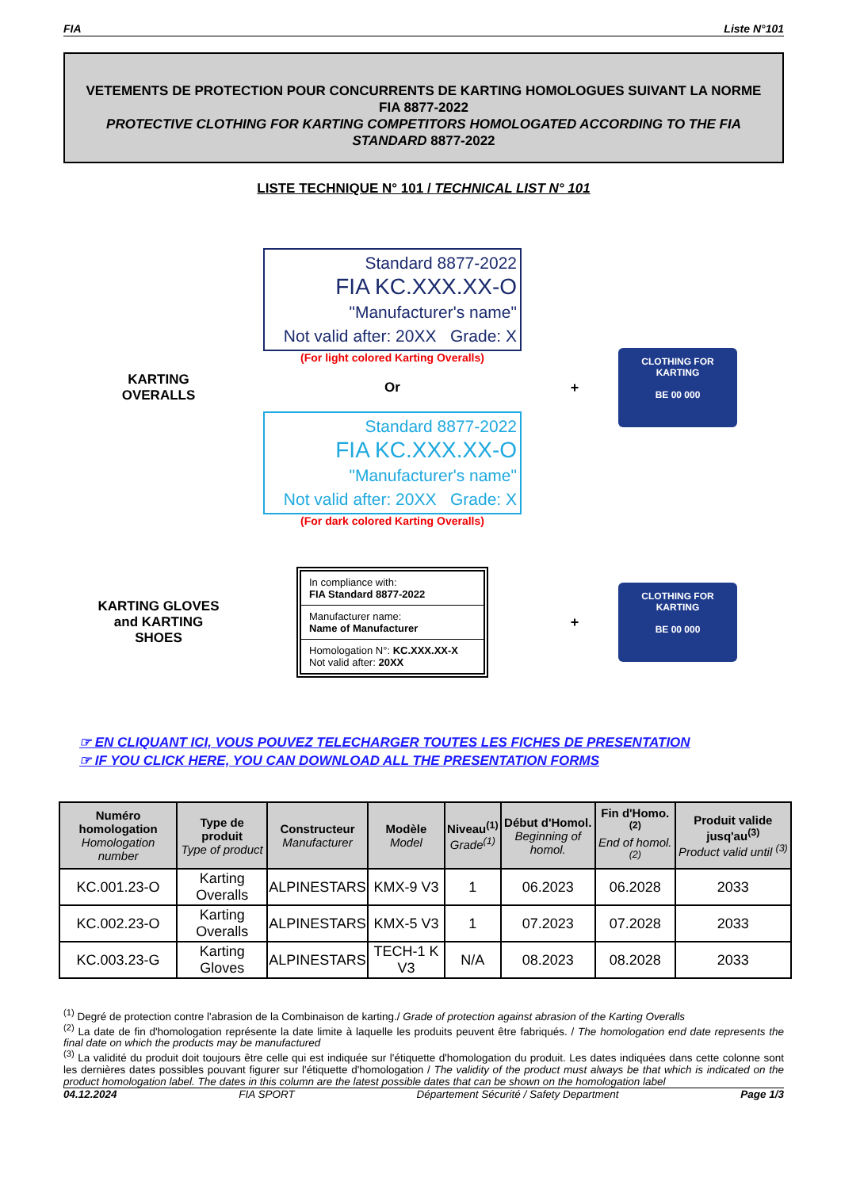FIA Liste N°101
VETEMENTS DE PROTECTION POUR CONCURRENTS DE KARTING HOMOLOGUES SUIVANT LA NORME FIA 8877-2022
PROTECTIVE CLOTHING FOR KARTING COMPETITORS HOMOLOGATED ACCORDING TO THE FIA STANDARD 8877-2022
LISTE TECHNIQUE N° 101 / TECHNICAL LIST N° 101
KARTING
OVERALLS
Standard 8877-2022
FIA KC.XXX.XX-O
"Manufacturer's name"
Not valid after: 20XX Grade: X
(For light colored Karting Overalls)
Or
Standard 8877-2022
FIA KC.XXX.XX-O
"Manufacturer's name"
Not valid after: 20XX Grade: X
(For dark colored Karting Overalls)
+
CLOTHING FOR
KARTING
BE 00 000
KARTING GLOVES
and KARTING
SHOES
In compliance with:
FIA Standard 8877-2022
Manufacturer name:
Name of Manufacturer
Homologation N°: KC.XXX.XX-X
Not valid after: 20XX
+
CLOTHING FOR
KARTING
BE 00 000
☞ EN CLIQUANT ICI, VOUS POUVEZ TELECHARGER TOUTES LES FICHES DE PRESENTATION
☞ IF YOU CLICK HERE, YOU CAN DOWNLOAD ALL THE PRESENTATION FORMS
| Numéro homologation Homologation number | Type de produit Type of product | Constructeur Manufacturer | Modèle Model | Niveau<sup>(1)</sup> Grade<sup>(1)</sup> | Début d'Homol. Beginning of homol. | Fin d'Homo.<sup>(2)</sup> End of homol.<sup>(2)</sup> | Produit valide jusq'au<sup>(3)</sup> Product valid until <sup>(3)</sup> |
| --- | --- | --- | --- | --- | --- | --- | --- |
| KC.001.23-O | Karting Overalls | ALPINESTARS | KMX-9 V3 | 1 | 06.2023 | 06.2028 | 2033 |
| KC.002.23-O | Karting Overalls | ALPINESTARS | KMX-5 V3 | 1 | 07.2023 | 07.2028 | 2033 |
| KC.003.23-G | Karting Gloves | ALPINESTARS | TECH-1 K V3 | N/A | 08.2023 | 08.2028 | 2033 |
<sup>(1)</sup> Degré de protection contre l'abrasion de la Combinaison de karting./ Grade of protection against abrasion of the Karting Overalls
<sup>(2)</sup> La date de fin d'homologation représente la date limite à laquelle les produits peuvent être fabriqués. / The homologation end date represents the final date on which the products may be manufactured
<sup>(3)</sup> La validité du produit doit toujours être celle qui est indiquée sur l'étiquette d'homologation du produit. Les dates indiquées dans cette colonne sont les dernières dates possibles pouvant figurer sur l'étiquette d'homologation / The validity of the product must always be that which is indicated on the product homologation label. The dates in this column are the latest possible dates that can be shown on the homologation label
04.12.2024 FIA SPORT Département Sécurité / Safety Department Page 1/3